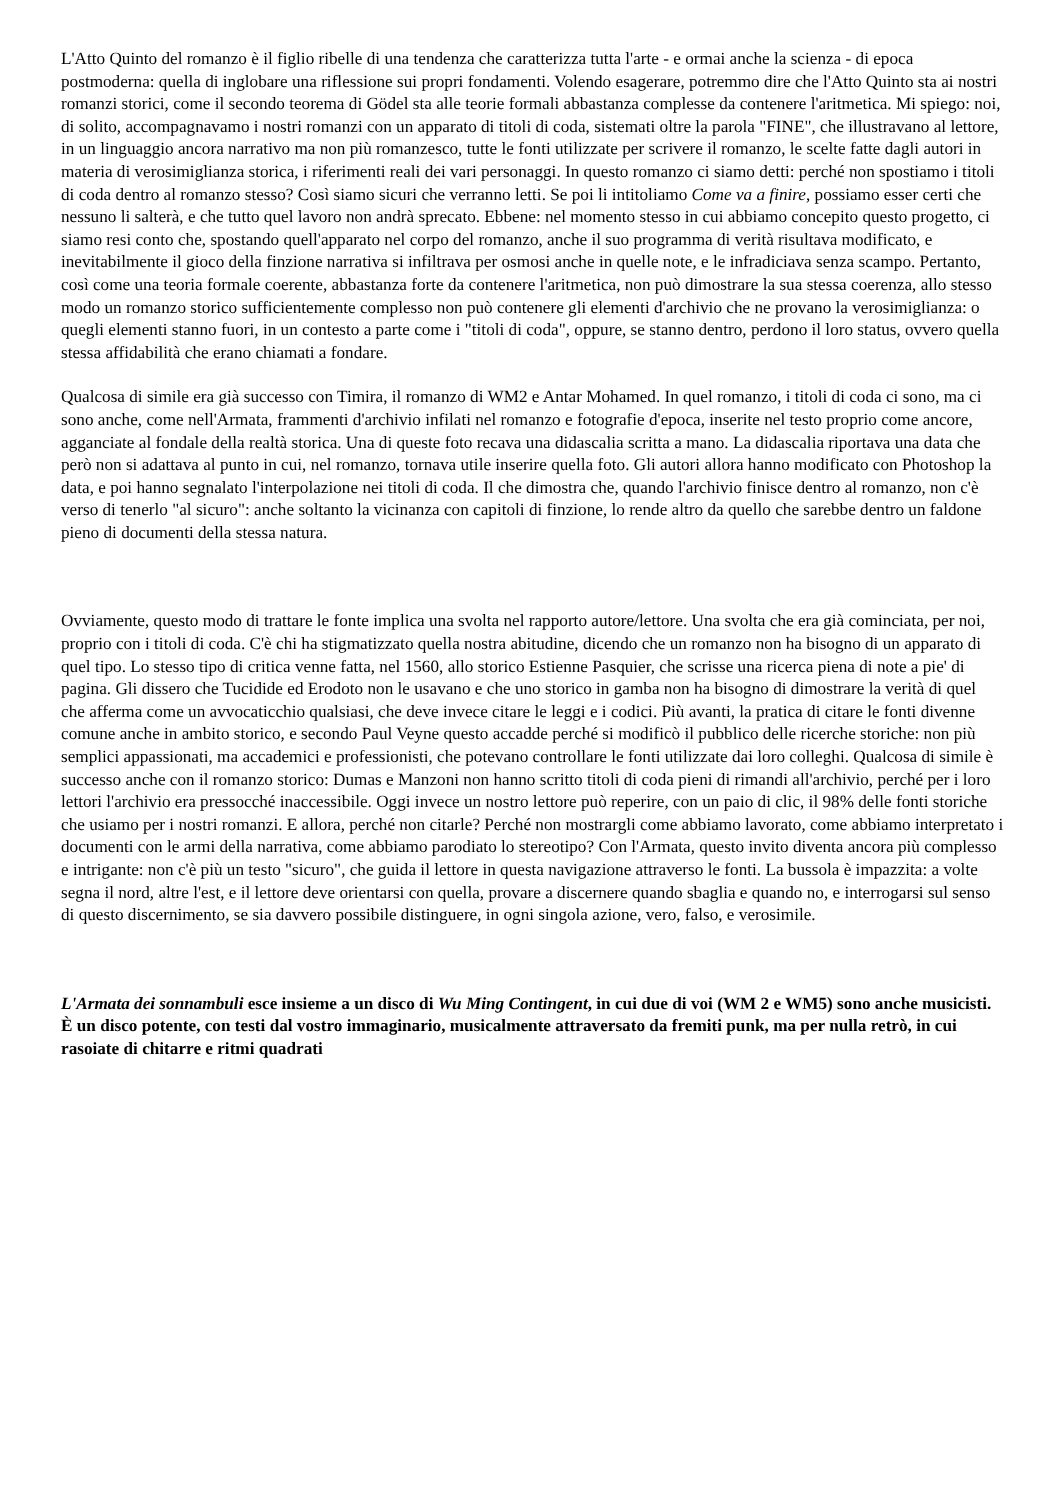L'Atto Quinto del romanzo è il figlio ribelle di una tendenza che caratterizza tutta l'arte - e ormai anche la scienza - di epoca postmoderna: quella di inglobare una riflessione sui propri fondamenti. Volendo esagerare, potremmo dire che l'Atto Quinto sta ai nostri romanzi storici, come il secondo teorema di Gödel sta alle teorie formali abbastanza complesse da contenere l'aritmetica. Mi spiego: noi, di solito, accompagnavamo i nostri romanzi con un apparato di titoli di coda, sistemati oltre la parola "FINE", che illustravano al lettore, in un linguaggio ancora narrativo ma non più romanzesco, tutte le fonti utilizzate per scrivere il romanzo, le scelte fatte dagli autori in materia di verosimiglianza storica, i riferimenti reali dei vari personaggi. In questo romanzo ci siamo detti: perché non spostiamo i titoli di coda dentro al romanzo stesso? Così siamo sicuri che verranno letti. Se poi li intitoliamo Come va a finire, possiamo esser certi che nessuno li salterà, e che tutto quel lavoro non andrà sprecato. Ebbene: nel momento stesso in cui abbiamo concepito questo progetto, ci siamo resi conto che, spostando quell'apparato nel corpo del romanzo, anche il suo programma di verità risultava modificato, e inevitabilmente il gioco della finzione narrativa si infiltrava per osmosi anche in quelle note, e le infradiciava senza scampo. Pertanto, così come una teoria formale coerente, abbastanza forte da contenere l'aritmetica, non può dimostrare la sua stessa coerenza, allo stesso modo un romanzo storico sufficientemente complesso non può contenere gli elementi d'archivio che ne provano la verosimiglianza: o quegli elementi stanno fuori, in un contesto a parte come i "titoli di coda", oppure, se stanno dentro, perdono il loro status, ovvero quella stessa affidabilità che erano chiamati a fondare.
Qualcosa di simile era già successo con Timira, il romanzo di WM2 e Antar Mohamed. In quel romanzo, i titoli di coda ci sono, ma ci sono anche, come nell'Armata, frammenti d'archivio infilati nel romanzo e fotografie d'epoca, inserite nel testo proprio come ancore, agganciate al fondale della realtà storica. Una di queste foto recava una didascalia scritta a mano. La didascalia riportava una data che però non si adattava al punto in cui, nel romanzo, tornava utile inserire quella foto. Gli autori allora hanno modificato con Photoshop la data, e poi hanno segnalato l'interpolazione nei titoli di coda. Il che dimostra che, quando l'archivio finisce dentro al romanzo, non c'è verso di tenerlo "al sicuro": anche soltanto la vicinanza con capitoli di finzione, lo rende altro da quello che sarebbe dentro un faldone pieno di documenti della stessa natura.
Ovviamente, questo modo di trattare le fonte implica una svolta nel rapporto autore/lettore. Una svolta che era già cominciata, per noi, proprio con i titoli di coda. C'è chi ha stigmatizzato quella nostra abitudine, dicendo che un romanzo non ha bisogno di un apparato di quel tipo. Lo stesso tipo di critica venne fatta, nel 1560, allo storico Estienne Pasquier, che scrisse una ricerca piena di note a pie' di pagina. Gli dissero che Tucidide ed Erodoto non le usavano e che uno storico in gamba non ha bisogno di dimostrare la verità di quel che afferma come un avvocaticchio qualsiasi, che deve invece citare le leggi e i codici. Più avanti, la pratica di citare le fonti divenne comune anche in ambito storico, e secondo Paul Veyne questo accadde perché si modificò il pubblico delle ricerche storiche: non più semplici appassionati, ma accademici e professionisti, che potevano controllare le fonti utilizzate dai loro colleghi. Qualcosa di simile è successo anche con il romanzo storico: Dumas e Manzoni non hanno scritto titoli di coda pieni di rimandi all'archivio, perché per i loro lettori l'archivio era pressocché inaccessibile. Oggi invece un nostro lettore può reperire, con un paio di clic, il 98% delle fonti storiche che usiamo per i nostri romanzi. E allora, perché non citarle? Perché non mostrargli come abbiamo lavorato, come abbiamo interpretato i documenti con le armi della narrativa, come abbiamo parodiato lo stereotipo? Con l'Armata, questo invito diventa ancora più complesso e intrigante: non c'è più un testo "sicuro", che guida il lettore in questa navigazione attraverso le fonti. La bussola è impazzita: a volte segna il nord, altre l'est, e il lettore deve orientarsi con quella, provare a discernere quando sbaglia e quando no, e interrogarsi sul senso di questo discernimento, se sia davvero possibile distinguere, in ogni singola azione, vero, falso, e verosimile.
L'Armata dei sonnambuli esce insieme a un disco di Wu Ming Contingent, in cui due di voi (WM 2 e WM5) sono anche musicisti. È un disco potente, con testi dal vostro immaginario, musicalmente attraversato da fremiti punk, ma per nulla retrò, in cui rasoiate di chitarre e ritmi quadrati